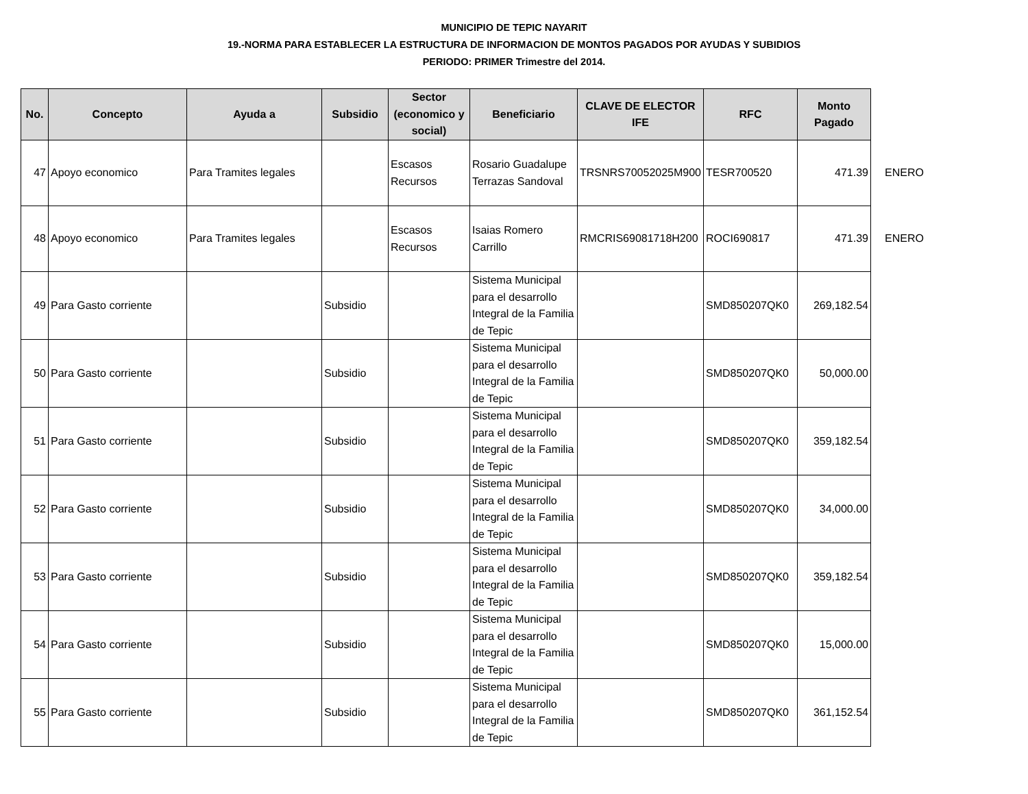MUNICIPIO DE TEPIC NAYARIT
19.-NORMA PARA ESTABLECER LA ESTRUCTURA DE INFORMACION DE MONTOS PAGADOS POR AYUDAS Y SUBIDIOS
PERIODO: PRIMER Trimestre del 2014.
| No. | Concepto | Ayuda a | Subsidio | Sector (economico y social) | Beneficiario | CLAVE DE ELECTOR IFE | RFC | Monto Pagado | |
| --- | --- | --- | --- | --- | --- | --- | --- | --- | --- |
| 47 | Apoyo economico | Para Tramites legales | | Escasos Recursos | Rosario Guadalupe Terrazas Sandoval | TRSNRS70052025M900 | TESR700520 | 471.39 | ENERO |
| 48 | Apoyo economico | Para Tramites legales | | Escasos Recursos | Isaias Romero Carrillo | RMCRIS69081718H200 | ROCI690817 | 471.39 | ENERO |
| 49 | Para Gasto corriente | | Subsidio | | Sistema Municipal para el desarrollo Integral de la Familia de Tepic | | SMD850207QK0 | 269,182.54 | |
| 50 | Para Gasto corriente | | Subsidio | | Sistema Municipal para el desarrollo Integral de la Familia de Tepic | | SMD850207QK0 | 50,000.00 | |
| 51 | Para Gasto corriente | | Subsidio | | Sistema Municipal para el desarrollo Integral de la Familia de Tepic | | SMD850207QK0 | 359,182.54 | |
| 52 | Para Gasto corriente | | Subsidio | | Sistema Municipal para el desarrollo Integral de la Familia de Tepic | | SMD850207QK0 | 34,000.00 | |
| 53 | Para Gasto corriente | | Subsidio | | Sistema Municipal para el desarrollo Integral de la Familia de Tepic | | SMD850207QK0 | 359,182.54 | |
| 54 | Para Gasto corriente | | Subsidio | | Sistema Municipal para el desarrollo Integral de la Familia de Tepic | | SMD850207QK0 | 15,000.00 | |
| 55 | Para Gasto corriente | | Subsidio | | Sistema Municipal para el desarrollo Integral de la Familia de Tepic | | SMD850207QK0 | 361,152.54 | |